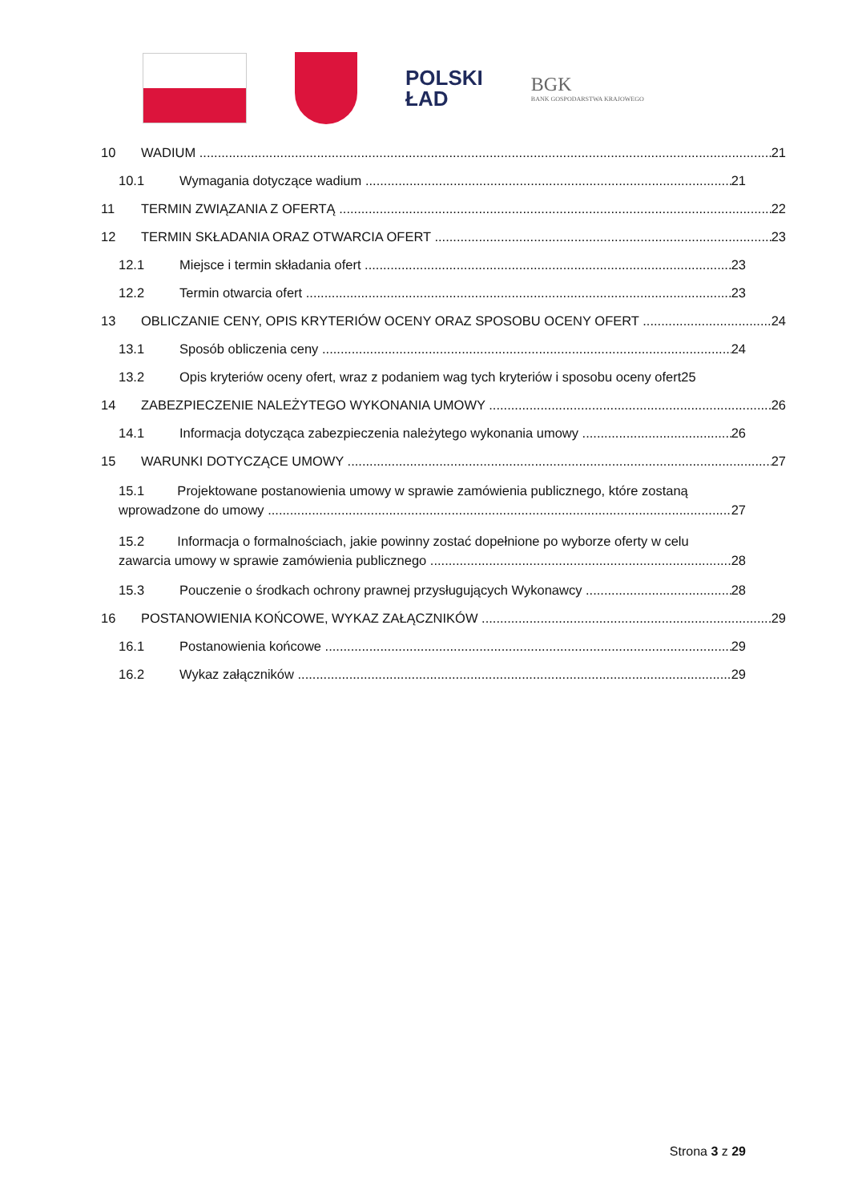POLSKI
ŁAD
BGK
BANK GOSPODARSTWA KRAJOWEGO
10 WADIUM 21
10.1 Wymagania dotyczące wadium 21
11 TERMIN ZWIĄZANIA Z OFERTĄ 22
12 TERMIN SKŁADANIA ORAZ OTWARCIA OFERT 23
12.1 Miejsce i termin składania ofert 23
12.2 Termin otwarcia ofert 23
13 OBLICZANIE CENY, OPIS KRYTERIÓW OCENY ORAZ SPOSOBU OCENY OFERT 24
13.1 Sposób obliczenia ceny 24
13.2 Opis kryteriów oceny ofert, wraz z podaniem wag tych kryteriów i sposobu oceny ofert25
14 ZABEZPIECZENIE NALEŻYTEGO WYKONANIA UMOWY 26
14.1 Informacja dotycząca zabezpieczenia należytego wykonania umowy 26
15 WARUNKI DOTYCZĄCE UMOWY 27
15.1 Projektowane postanowienia umowy w sprawie zamówienia publicznego, które zostaną
wprowadzone do umowy 27
15.2 Informacja o formalnościach, jakie powinny zostać dopełnione po wyborze oferty w celu
zawarcia umowy w sprawie zamówienia publicznego 28
15.3 Pouczenie o środkach ochrony prawnej przysługujących Wykonawcy 28
16 POSTANOWIENIA KOŃCOWE, WYKAZ ZAŁĄCZNIKÓW 29
16.1 Postanowienia końcowe 29
16.2 Wykaz załączników 29
Strona 3 z 29